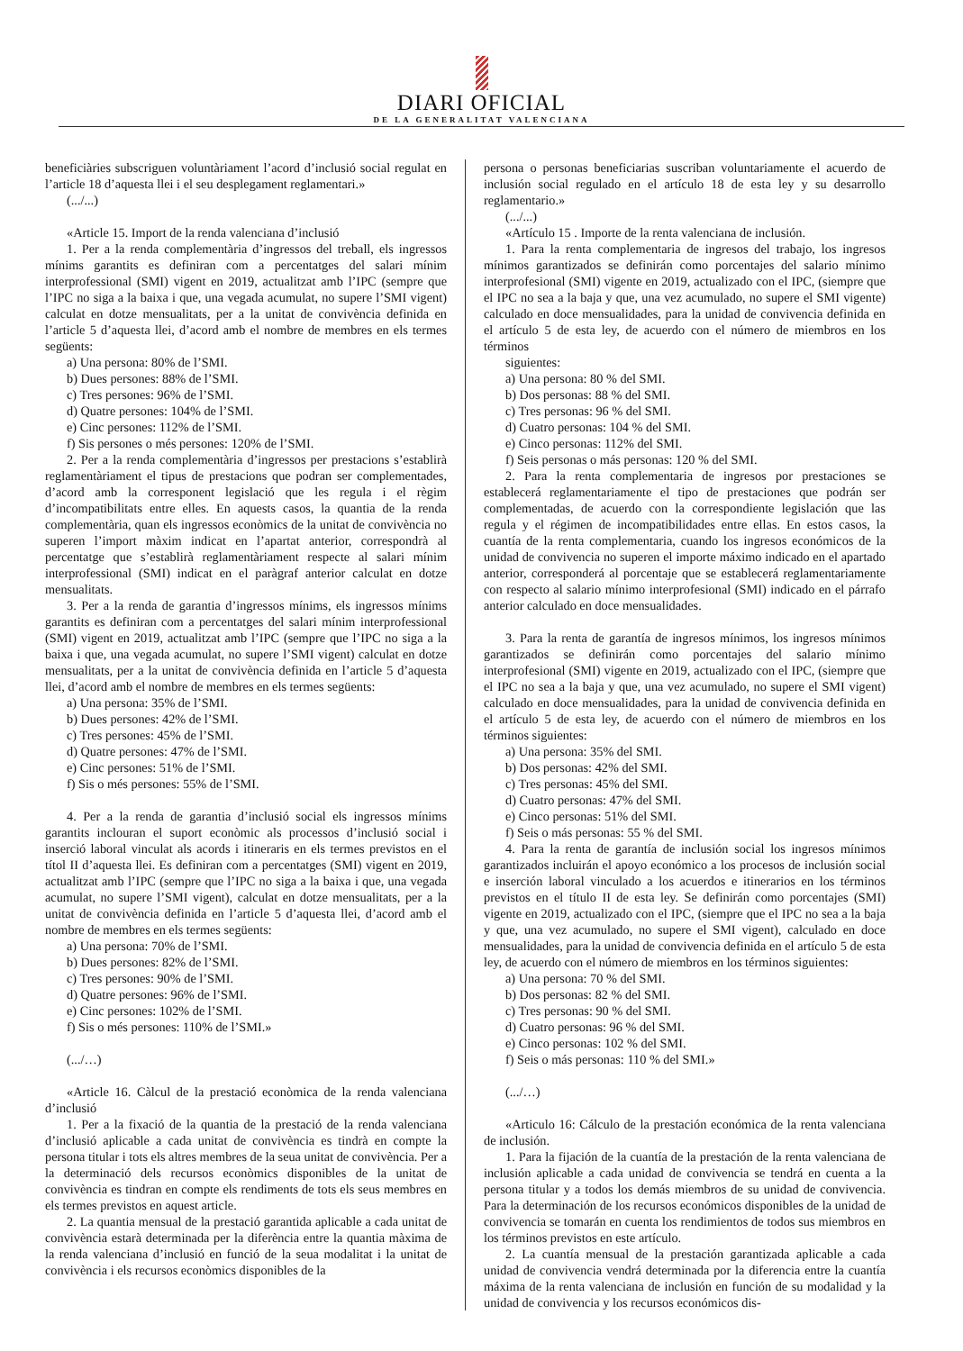DIARI OFICIAL
DE LA GENERALITAT VALENCIANA
beneficiàries subscriguen voluntàriament l’acord d’inclusió social regulat en l’article 18 d’aquesta llei i el seu desplegament reglamentari.»
(.../...)
«Article 15. Import de la renda valenciana d’inclusió
1. Per a la renda complementària d’ingressos del treball, els ingressos mínims garantits es definiran com a percentatges del salari mínim interprofessional (SMI) vigent en 2019, actualitzat amb l’IPC (sempre que l’IPC no siga a la baixa i que, una vegada acumulat, no supere l’SMI vigent) calculat en dotze mensualitats, per a la unitat de convivència definida en l’article 5 d’aquesta llei, d’acord amb el nombre de membres en els termes següents:
a) Una persona: 80% de l’SMI.
b) Dues persones: 88% de l’SMI.
c) Tres persones: 96% de l’SMI.
d) Quatre persones: 104% de l’SMI.
e) Cinc persones: 112% de l’SMI.
f) Sis persones o més persones: 120% de l’SMI.
2. Per a la renda complementària d’ingressos per prestacions s’establirà reglamentàriament el tipus de prestacions que podran ser complementades, d’acord amb la corresponent legislació que les regula i el règim d’incompatibilitats entre elles. En aquests casos, la quantia de la renda complementària, quan els ingressos econòmics de la unitat de convivència no superen l’import màxim indicat en l’apartat anterior, correspondrà al percentatge que s’establirà reglamentàriament respecte al salari mínim interprofessional (SMI) indicat en el paràgraf anterior calculat en dotze mensualitats.
3. Per a la renda de garantia d’ingressos mínims, els ingressos mínims garantits es definiran com a percentatges del salari mínim interprofessional (SMI) vigent en 2019, actualitzat amb l’IPC (sempre que l’IPC no siga a la baixa i que, una vegada acumulat, no supere l’SMI vigent) calculat en dotze mensualitats, per a la unitat de convivència definida en l’article 5 d’aquesta llei, d’acord amb el nombre de membres en els termes següents:
a) Una persona: 35% de l’SMI.
b) Dues persones: 42% de l’SMI.
c) Tres persones: 45% de l’SMI.
d) Quatre persones: 47% de l’SMI.
e) Cinc persones: 51% de l’SMI.
f) Sis o més persones: 55% de l’SMI.
4. Per a la renda de garantia d’inclusió social els ingressos mínims garantits inclouran el suport econòmic als processos d’inclusió social i inserció laboral vinculat als acords i itineraris en els termes previstos en el títol II d’aquesta llei. Es definiran com a percentatges (SMI) vigent en 2019, actualitzat amb l’IPC (sempre que l’IPC no siga a la baixa i que, una vegada acumulat, no supere l’SMI vigent), calculat en dotze mensualitats, per a la unitat de convivència definida en l’article 5 d’aquesta llei, d’acord amb el nombre de membres en els termes següents:
a) Una persona: 70% de l’SMI.
b) Dues persones: 82% de l’SMI.
c) Tres persones: 90% de l’SMI.
d) Quatre persones: 96% de l’SMI.
e) Cinc persones: 102% de l’SMI.
f) Sis o més persones: 110% de l’SMI.»
(.../…)
«Article 16. Càlcul de la prestació econòmica de la renda valenciana d’inclusió
1. Per a la fixació de la quantia de la prestació de la renda valenciana d’inclusió aplicable a cada unitat de convivència es tindrà en compte la persona titular i tots els altres membres de la seua unitat de convivència. Per a la determinació dels recursos econòmics disponibles de la unitat de convivència es tindran en compte els rendiments de tots els seus membres en els termes previstos en aquest article.
2. La quantia mensual de la prestació garantida aplicable a cada unitat de convivència estarà determinada per la diferència entre la quantia màxima de la renda valenciana d’inclusió en funció de la seua modalitat i la unitat de convivència i els recursos econòmics disponibles de la
persona o personas beneficiarias suscriban voluntariamente el acuerdo de inclusión social regulado en el artículo 18 de esta ley y su desarrollo reglamentario.»
(.../...)
«Artículo 15 . Importe de la renta valenciana de inclusión.
1. Para la renta complementaria de ingresos del trabajo, los ingresos mínimos garantizados se definirán como porcentajes del salario mínimo interprofesional (SMI) vigente en 2019, actualizado con el IPC, (siempre que el IPC no sea a la baja y que, una vez acumulado, no supere el SMI vigente) calculado en doce mensualidades, para la unidad de convivencia definida en el artículo 5 de esta ley, de acuerdo con el número de miembros en los términos
siguientes:
a) Una persona: 80 % del SMI.
b) Dos personas: 88 % del SMI.
c) Tres personas: 96 % del SMI.
d) Cuatro personas: 104 % del SMI.
e) Cinco personas: 112% del SMI.
f) Seis personas o más personas: 120 % del SMI.
2. Para la renta complementaria de ingresos por prestaciones se establecerá reglamentariamente el tipo de prestaciones que podrán ser complementadas, de acuerdo con la correspondiente legislación que las regula y el régimen de incompatibilidades entre ellas. En estos casos, la cuantía de la renta complementaria, cuando los ingresos económicos de la unidad de convivencia no superen el importe máximo indicado en el apartado anterior, corresponderá al porcentaje que se establecerá reglamentariamente con respecto al salario mínimo interprofesional (SMI) indicado en el párrafo anterior calculado en doce mensualidades.
3. Para la renta de garantía de ingresos mínimos, los ingresos mínimos garantizados se definirán como porcentajes del salario mínimo interprofesional (SMI) vigente en 2019, actualizado con el IPC, (siempre que el IPC no sea a la baja y que, una vez acumulado, no supere el SMI vigent) calculado en doce mensualidades, para la unidad de convivencia definida en el artículo 5 de esta ley, de acuerdo con el número de miembros en los términos siguientes:
a) Una persona: 35% del SMI.
b) Dos personas: 42% del SMI.
c) Tres personas: 45% del SMI.
d) Cuatro personas: 47% del SMI.
e) Cinco personas: 51% del SMI.
f) Seis o más personas: 55 % del SMI.
4. Para la renta de garantía de inclusión social los ingresos mínimos garantizados incluirán el apoyo económico a los procesos de inclusión social e inserción laboral vinculado a los acuerdos e itinerarios en los términos previstos en el título II de esta ley. Se definirán como porcentajes (SMI) vigente en 2019, actualizado con el IPC, (siempre que el IPC no sea a la baja y que, una vez acumulado, no supere el SMI vigent), calculado en doce mensualidades, para la unidad de convivencia definida en el artículo 5 de esta ley, de acuerdo con el número de miembros en los términos siguientes:
a) Una persona: 70 % del SMI.
b) Dos personas: 82 % del SMI.
c) Tres personas: 90 % del SMI.
d) Cuatro personas: 96 % del SMI.
e) Cinco personas: 102 % del SMI.
f) Seis o más personas: 110 % del SMI.»
(.../…)
«Articulo 16: Cálculo de la prestación económica de la renta valenciana de inclusión.
1. Para la fijación de la cuantía de la prestación de la renta valenciana de inclusión aplicable a cada unidad de convivencia se tendrá en cuenta a la persona titular y a todos los demás miembros de su unidad de convivencia. Para la determinación de los recursos económicos disponibles de la unidad de convivencia se tomarán en cuenta los rendimientos de todos sus miembros en los términos previstos en este artículo.
2. La cuantía mensual de la prestación garantizada aplicable a cada unidad de convivencia vendrá determinada por la diferencia entre la cuantía máxima de la renta valenciana de inclusión en función de su modalidad y la unidad de convivencia y los recursos económicos dis-